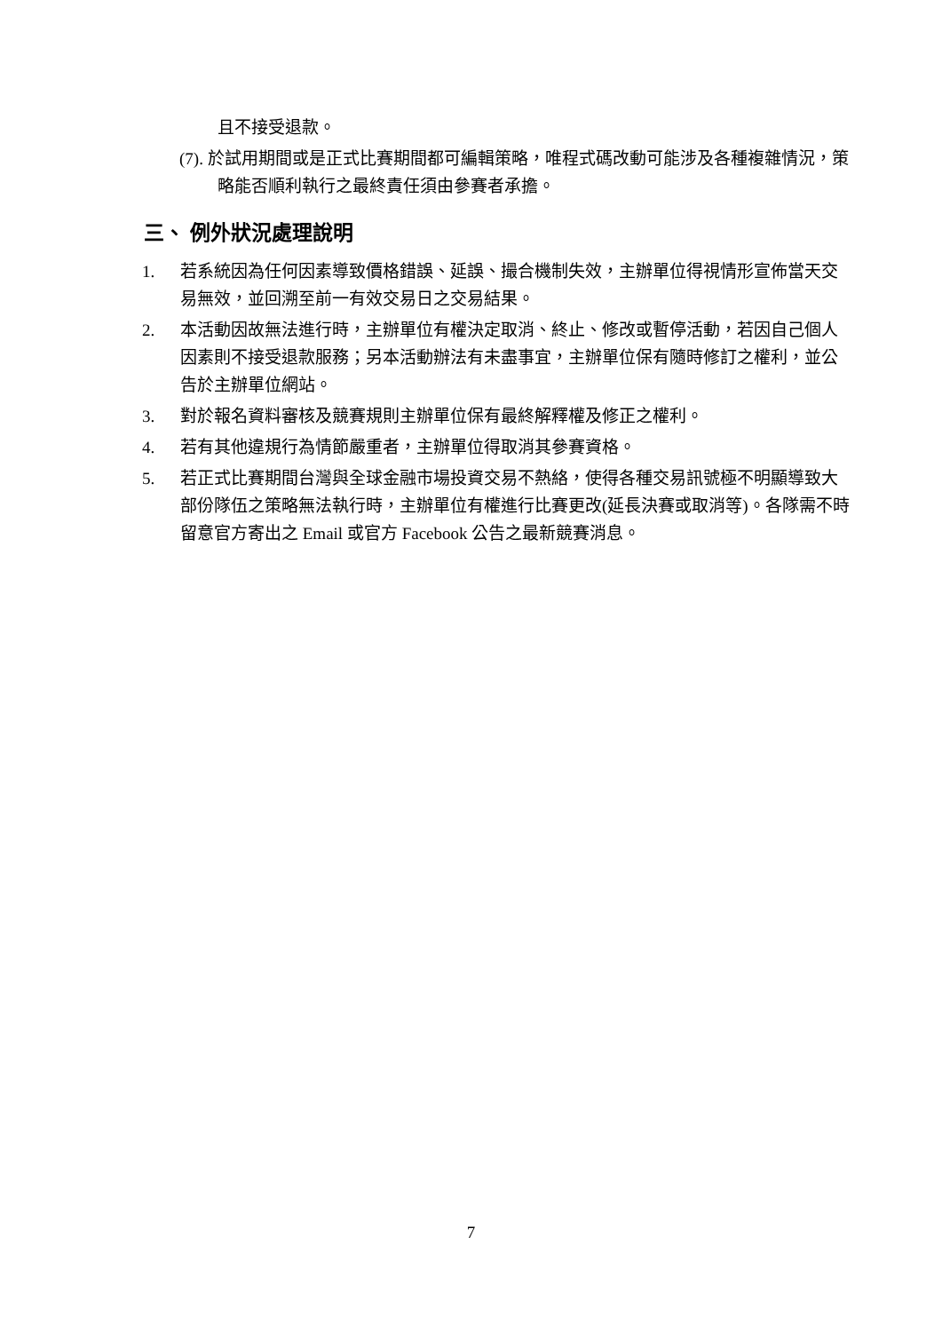且不接受退款。
(7). 於試用期間或是正式比賽期間都可編輯策略，唯程式碼改動可能涉及各種複雜情況，策略能否順利執行之最終責任須由參賽者承擔。
三、 例外狀況處理說明
1. 若系統因為任何因素導致價格錯誤、延誤、撮合機制失效，主辦單位得視情形宣佈當天交易無效，並回溯至前一有效交易日之交易結果。
2. 本活動因故無法進行時，主辦單位有權決定取消、終止、修改或暫停活動，若因自己個人因素則不接受退款服務；另本活動辦法有未盡事宜，主辦單位保有隨時修訂之權利，並公告於主辦單位網站。
3. 對於報名資料審核及競賽規則主辦單位保有最終解釋權及修正之權利。
4. 若有其他違規行為情節嚴重者，主辦單位得取消其參賽資格。
5. 若正式比賽期間台灣與全球金融市場投資交易不熱絡，使得各種交易訊號極不明顯導致大部份隊伍之策略無法執行時，主辦單位有權進行比賽更改(延長決賽或取消等)。各隊需不時留意官方寄出之 Email 或官方 Facebook 公告之最新競賽消息。
7